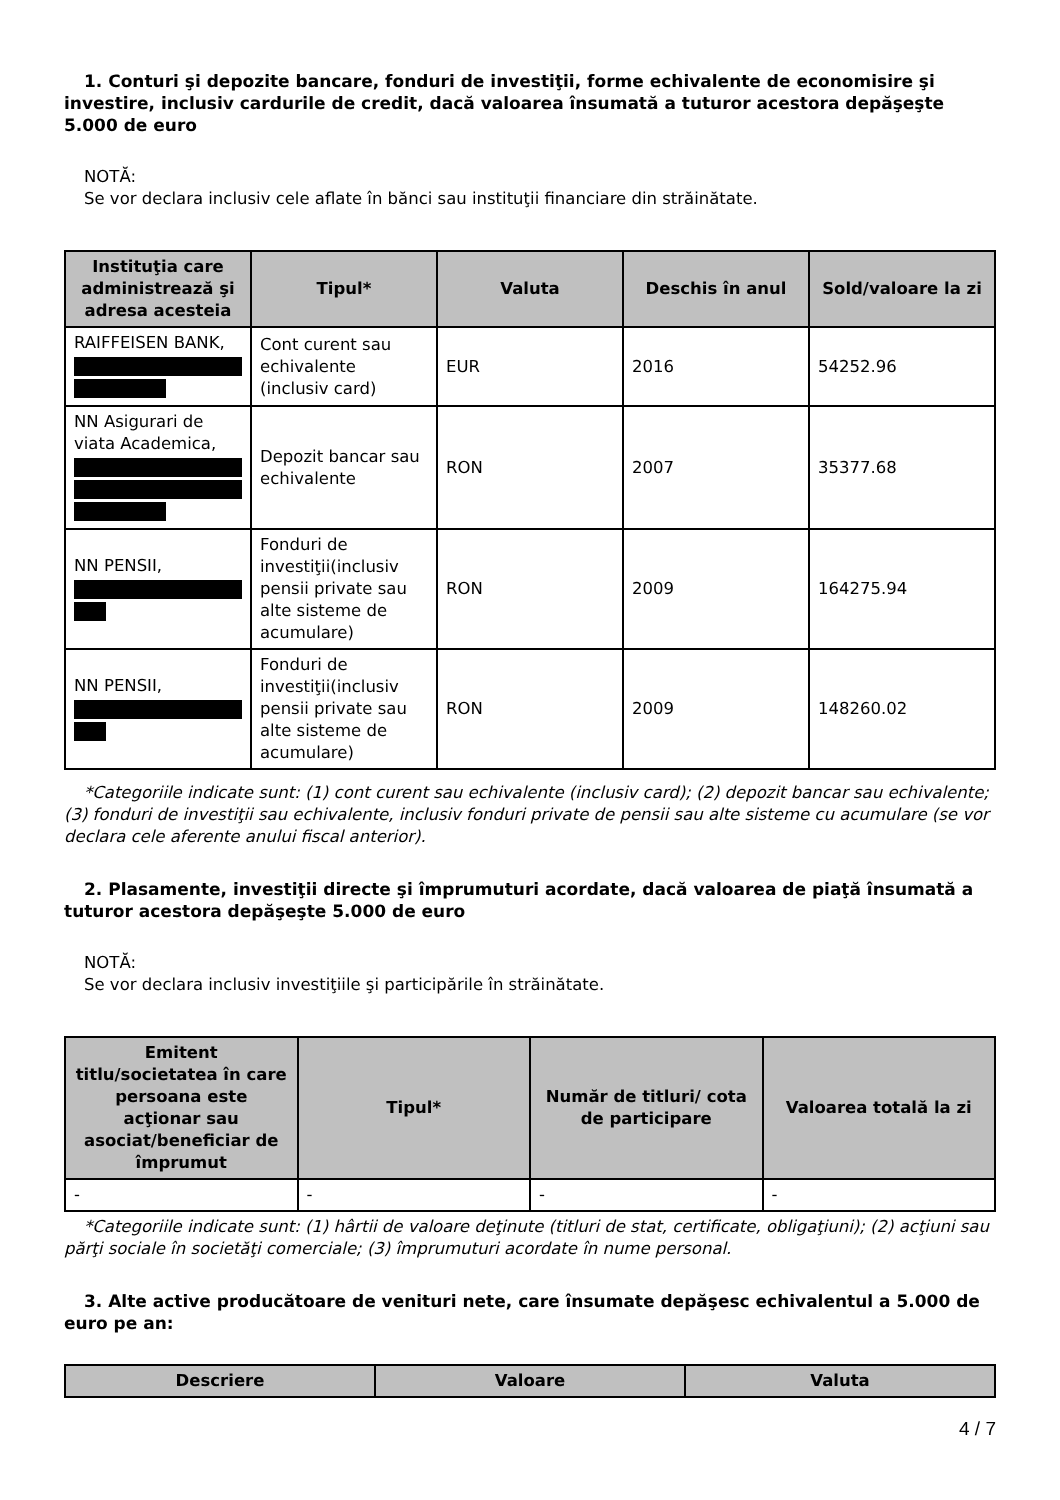1. Conturi şi depozite bancare, fonduri de investiţii, forme echivalente de economisire şi investire, inclusiv cardurile de credit, dacă valoarea însumată a tuturor acestora depăşeşte 5.000 de euro
NOTĂ:
Se vor declara inclusiv cele aflate în bănci sau instituţii financiare din străinătate.
| Instituţia care administrează şi adresa acesteia | Tipul* | Valuta | Deschis în anul | Sold/valoare la zi |
| --- | --- | --- | --- | --- |
| RAIFFEISEN BANK, | Cont curent sau echivalente (inclusiv card) | EUR | 2016 | 54252.96 |
| NN Asigurari de viata Academica, | Depozit bancar sau echivalente | RON | 2007 | 35377.68 |
| NN PENSII, | Fonduri de investiţii(inclusiv pensii private sau alte sisteme de acumulare) | RON | 2009 | 164275.94 |
| NN PENSII, | Fonduri de investiţii(inclusiv pensii private sau alte sisteme de acumulare) | RON | 2009 | 148260.02 |
*Categoriile indicate sunt: (1) cont curent sau echivalente (inclusiv card); (2) depozit bancar sau echivalente; (3) fonduri de investiţii sau echivalente, inclusiv fonduri private de pensii sau alte sisteme cu acumulare (se vor declara cele aferente anului fiscal anterior).
2. Plasamente, investiţii directe şi împrumuturi acordate, dacă valoarea de piaţă însumată a tuturor acestora depăşeşte 5.000 de euro
NOTĂ:
Se vor declara inclusiv investiţiile şi participările în străinătate.
| Emitent titlu/societatea în care persoana este acţionar sau asociat/beneficiar de împrumut | Tipul* | Număr de titluri/ cota de participare | Valoarea totală la zi |
| --- | --- | --- | --- |
| - | - | - | - |
*Categoriile indicate sunt: (1) hârtii de valoare deţinute (titluri de stat, certificate, obligaţiuni); (2) acţiuni sau părţi sociale în societăţi comerciale; (3) împrumuturi acordate în nume personal.
3. Alte active producătoare de venituri nete, care însumate depăşesc echivalentul a 5.000 de euro pe an:
| Descriere | Valoare | Valuta |
| --- | --- | --- |
4 / 7